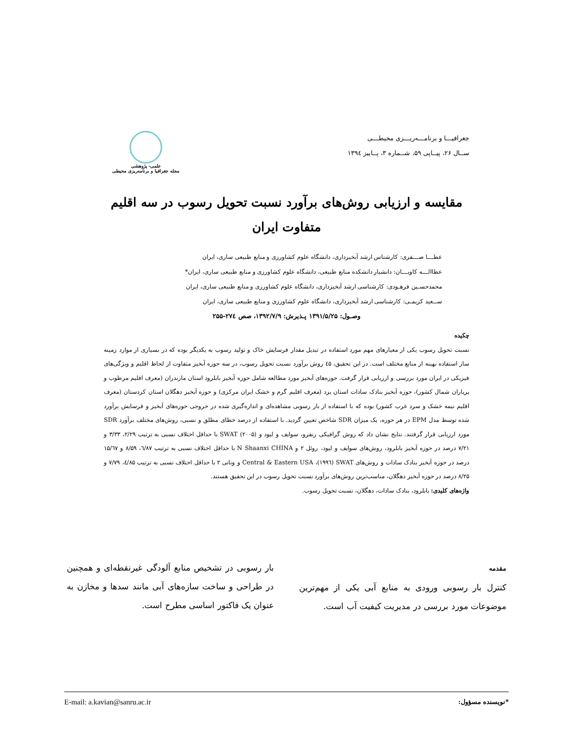جغرافیـــا و برنامـــه‌ریـــزی محیطـــی
ســال ۲۶، پیــاپی ۵۹، شــماره ۳، پــاییز ۱۳۹٤
علمی- پژوهشی
مجله جغرافیا و برنامه‌ریزی محیطی
مقایسه و ارزیابی روش‌های برآورد نسبت تحویل رسوب در سه اقلیم
متفاوت ایران
عطـــا صـــفری: کارشناس ارشد آبخیزداری، دانشگاه علوم کشاورزی و منابع طبیعی ساری، ایران
عطاالـــه کاویـــان: دانشیار دانشکده منابع طبیعی، دانشگاه علوم کشاورزی و منابع طبیعی ساری، ایران*
محمدحسـین فرهـودی: کارشناسی ارشد آبخیزداری، دانشگاه علوم کشاورزی و منابع طبیعی ساری، ایران
ســعید کریمـی: کارشناسی ارشد آبخیزداری، دانشگاه علوم کشاورزی و منابع طبیعی ساری، ایران
وصـول: ۱۳۹۱/۵/۲۵ پـذیرش: ۱۳۹۲/۷/۹، صص ۲۷٤-۲۵۵
چکیده
نسبت تحویل رسوب یکی از معیارهای مهم مورد استفاده در تبدیل مقدار فرسایش خاک و تولید رسوب به یکدیگر بوده که در بسیاری از موارد زمینه ساز استفاده بهینه از منابع مختلف است. در این تحقیق، ٤۵ روش برآورد نسبت تحویل رسوب، در سه حوزه آبخیز متفاوت از لحاظ اقلیم و ویژگی‌های فیزیکی در ایران مورد بررسی و ارزیابی قرار گرفت. حوزه‌های آبخیز مورد مطالعه شامل حوزه آبخیز بابلرود استان مازندران (معرف اقلیم مرطوب و پرباران شمال کشور)، حوزه آبخیز بنادک سادات استان یزد (معرف اقلیم گرم و خشک ایران مرکزی) و حوزه آبخیز دهگلان استان کردستان (معرف اقلیم نیمه خشک و سرد غرب کشور) بوده که با استفاده از بار رسوبی مشاهده‌ای و اندازه‌گیری شده در خروجی حوزه‌های آبخیز و فرسایش برآورد شده توسط مدل EPM در هر حوزه، یک میزان SDR شاخص تعیین گردید. با استفاده از درصد خطای مطلق و نسبی، روش‌های مختلف برآورد SDR مورد ارزیابی قرار گرفتند. نتایج نشان داد که روش گرافیکی رنفرو، سوایف و لیود و SWAT (۲۰۰۵) با حداقل اختلاف نسبی به ترتیب ۲/۲۹، ۳/۳۳ و ۷/۲۱ درصد در حوزه آبخیز بابلرود، روش‌های سوایف و لیود، روئل ۲ و N Shaanxi CHINA با حداقل اختلاف نسبی به ترتیب ٦/۸۷، ۸/۵۹ و ۱۵/٦۷ درصد در حوزه آبخیز بنادک سادات و روش‌های SWAT (۱۹۹٦)، Central & Eastern USA و ونانی ۲ با حداقل اختلاف نسبی به ترتیب ٤/۸۵، ۷/۷۹ و ۸/۲۵ درصد در حوزه آبخیز دهگلان، مناسب‌ترین روش‌های برآورد نسبت تحویل رسوب در این تحقیق هستند.
واژه‌های کلیدی: بابلرود، بنادک سادات، دهگلان، نسبت تحویل رسوب.
مقدمه
کنترل بار رسوبی ورودی به منابع آبی یکی از مهم‌ترین موضوعات مورد بررسی در مدیریت کیفیت آب است.
بار رسوبی در تشخیص منابع آلودگی غیرنقطه‌ای و همچنین در طراحی و ساخت سازه‌های آبی مانند سدها و مخازن به عنوان یک فاکتور اساسی مطرح است.
*نویسنده مسؤول: E-mail: a.kavian@sanru.ac.ir